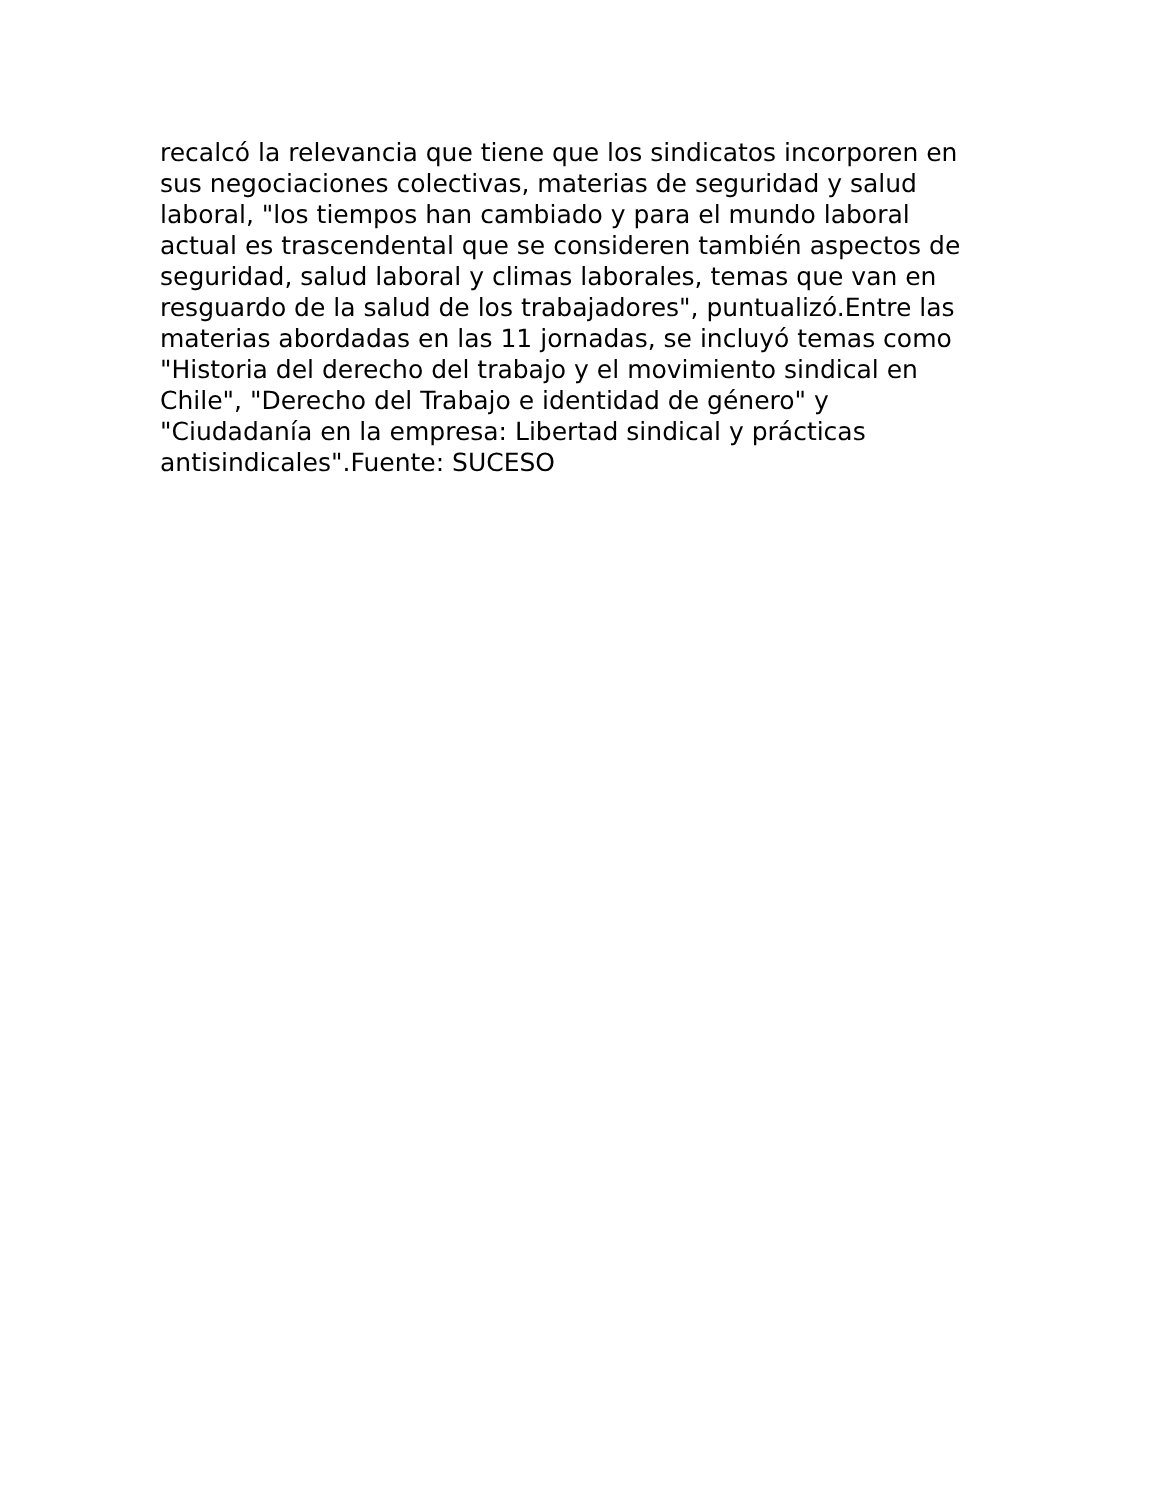recalcó la relevancia que tiene que los sindicatos incorporen en
sus negociaciones colectivas, materias de seguridad y salud
laboral, "los tiempos han cambiado y para el mundo laboral
actual es trascendental que se consideren también aspectos de
seguridad, salud laboral y climas laborales, temas que van en
resguardo de la salud de los trabajadores", puntualizó.Entre las
materias abordadas en las 11 jornadas, se incluyó temas como
"Historia del derecho del trabajo y el movimiento sindical en
Chile", "Derecho del Trabajo e identidad de género" y
"Ciudadanía en la empresa: Libertad sindical y prácticas
antisindicales".Fuente: SUCESO